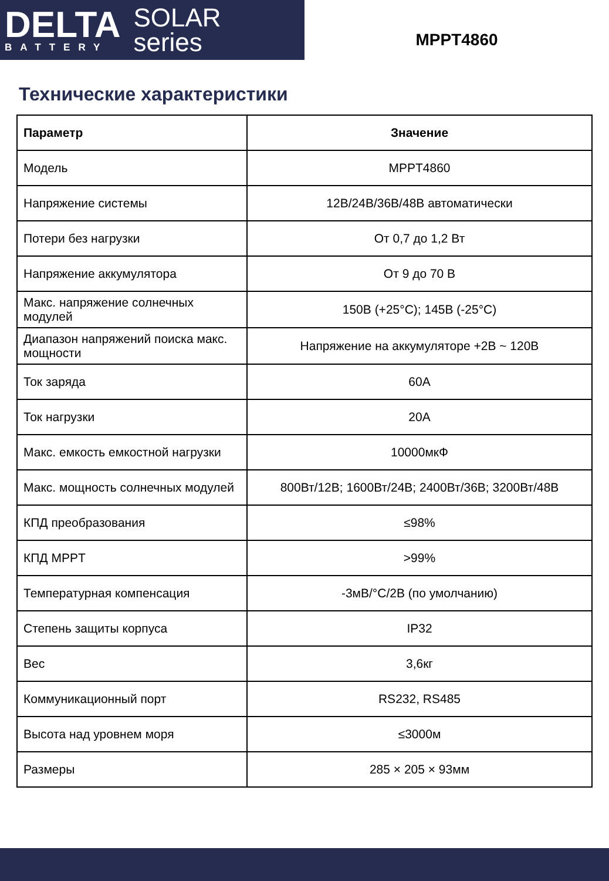DELTA
BATTERY
SOLAR
series
MPPT4860
Технические характеристики
| Параметр | Значение |
| --- | --- |
| Модель | MPPT4860 |
| Напряжение системы | 12В/24В/36В/48В автоматически |
| Потери без нагрузки | От 0,7 до 1,2 Вт |
| Напряжение аккумулятора | От 9 до 70 В |
| Макс. напряжение солнечных модулей | 150В (+25°C); 145В (-25°C) |
| Диапазон напряжений поиска макс. мощности | Напряжение на аккумуляторе +2В ~ 120В |
| Ток заряда | 60А |
| Ток нагрузки | 20А |
| Макс. емкость емкостной нагрузки | 10000мкФ |
| Макс. мощность солнечных модулей | 800Вт/12В; 1600Вт/24В; 2400Вт/36В; 3200Вт/48В |
| КПД преобразования | ≤98% |
| КПД MPPT | >99% |
| Температурная компенсация | -3мВ/°C/2В (по умолчанию) |
| Степень защиты корпуса | IP32 |
| Вес | 3,6кг |
| Коммуникационный порт | RS232, RS485 |
| Высота над уровнем моря | ≤3000м |
| Размеры | 285 × 205 × 93мм |